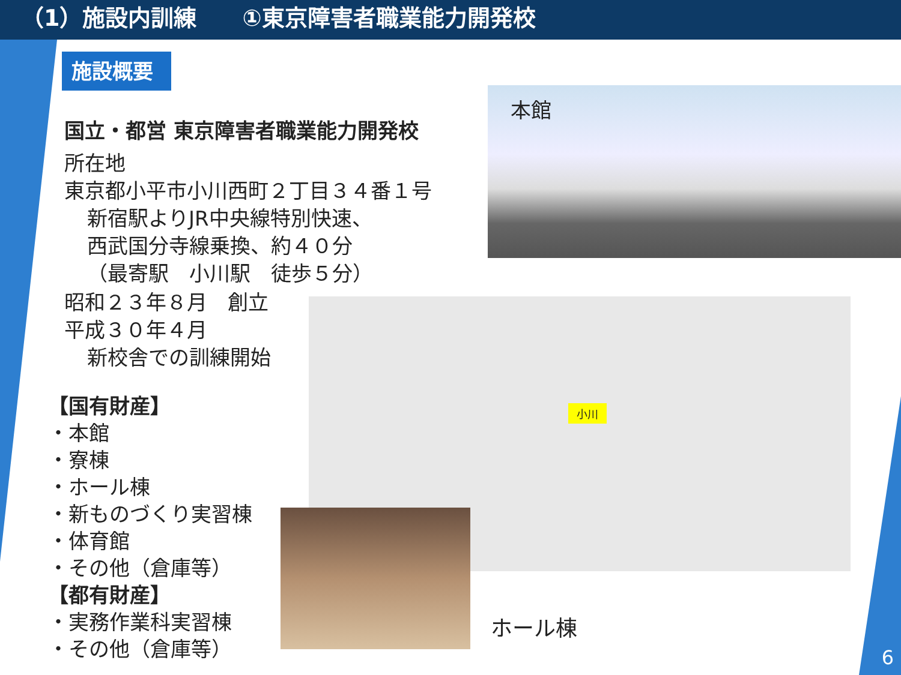（1）施設内訓練　　①東京障害者職業能力開発校
施設概要
国立・都営 東京障害者職業能力開発校
所在地
東京都小平市小川西町２丁目３４番１号
新宿駅よりJR中央線特別快速、
西武国分寺線乗換、約４０分
（最寄駅　小川駅　徒歩５分）
昭和２３年８月　創立
平成３０年４月
新校舎での訓練開始
【国有財産】
・本館
・寮棟
・ホール棟
・新ものづくり実習棟
・体育館
・その他（倉庫等）
【都有財産】
・実務作業科実習棟
・その他（倉庫等）
本館
小川
ホール棟
6